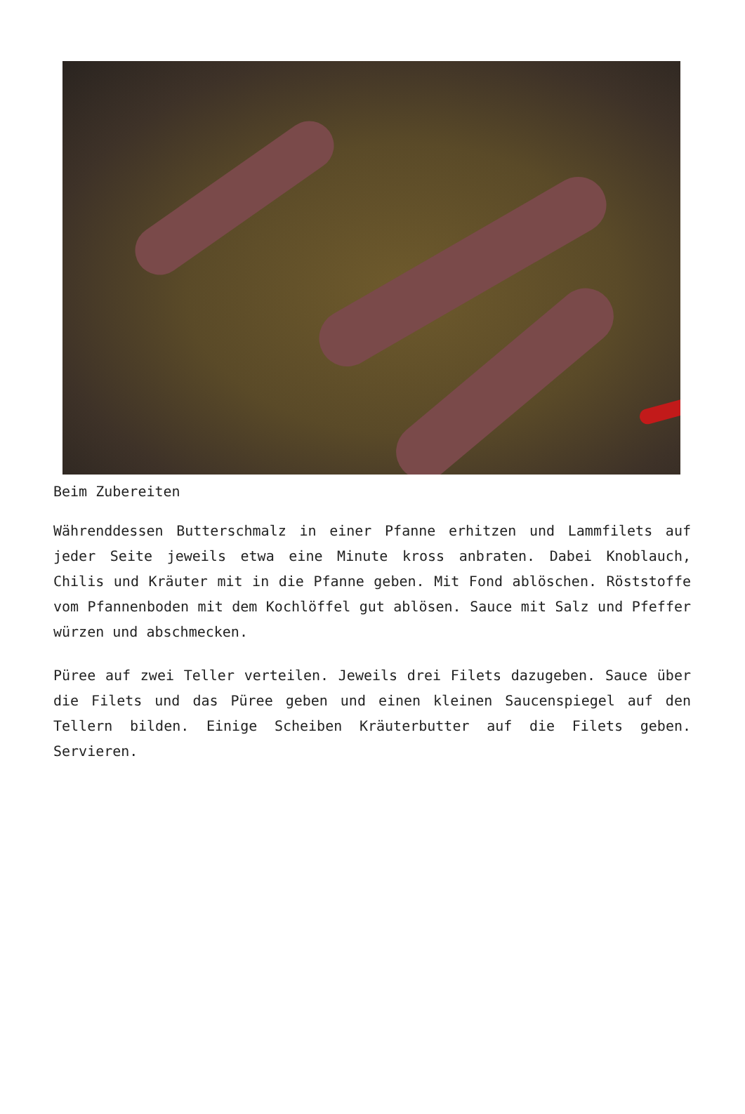Beim Zubereiten
Währenddessen Butterschmalz in einer Pfanne erhitzen und Lammfilets auf jeder Seite jeweils etwa eine Minute kross anbraten. Dabei Knoblauch, Chilis und Kräuter mit in die Pfanne geben. Mit Fond ablöschen. Röststoffe vom Pfannenboden mit dem Kochlöffel gut ablösen. Sauce mit Salz und Pfeffer würzen und abschmecken.
Püree auf zwei Teller verteilen. Jeweils drei Filets dazugeben. Sauce über die Filets und das Püree geben und einen kleinen Saucenspiegel auf den Tellern bilden. Einige Scheiben Kräuterbutter auf die Filets geben. Servieren.